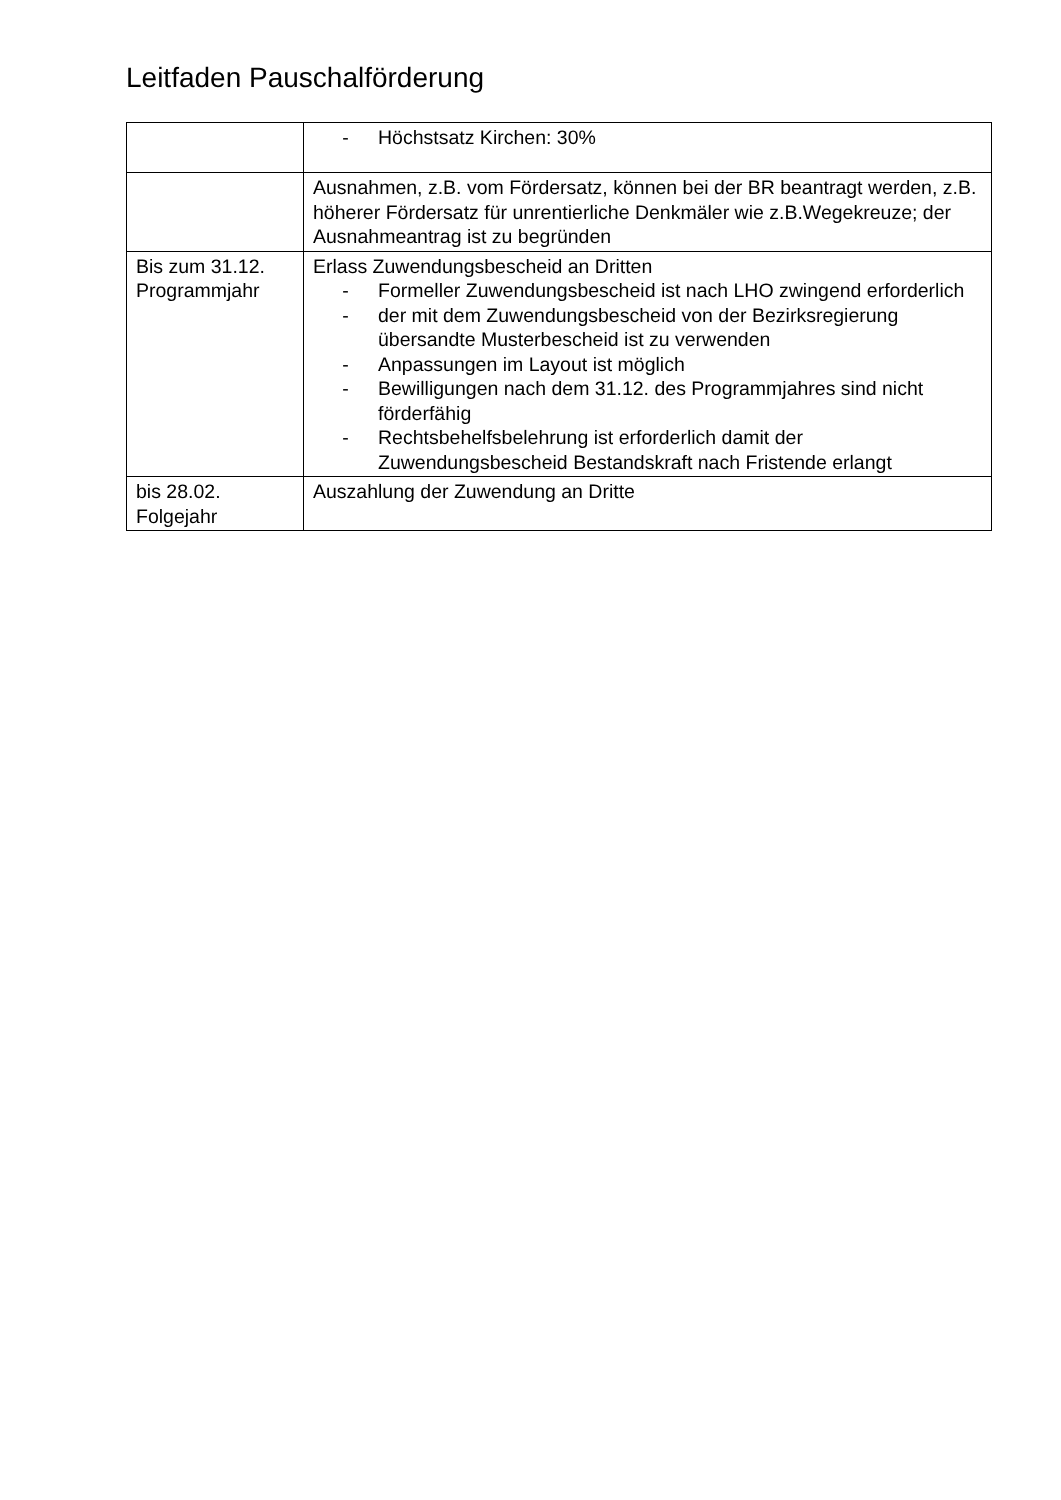Leitfaden Pauschalförderung
| | - Höchstsatz Kirchen: 30% |
| | Ausnahmen, z.B. vom Fördersatz, können bei der BR beantragt werden, z.B. höherer Fördersatz für unrentierliche Denkmäler wie z.B.Wegekreuze; der Ausnahmeantrag ist zu begründen |
| Bis zum 31.12. Programmjahr | Erlass Zuwendungsbescheid an Dritten - Formeller Zuwendungsbescheid ist nach LHO zwingend erforderlich - der mit dem Zuwendungsbescheid von der Bezirksregierung übersandte Musterbescheid ist zu verwenden - Anpassungen im Layout ist möglich - Bewilligungen nach dem 31.12. des Programmjahres sind nicht förderfähig - Rechtsbehelfsbelehrung ist erforderlich damit der Zuwendungsbescheid Bestandskraft nach Fristende erlangt |
| bis 28.02. Folgejahr | Auszahlung der Zuwendung an Dritte |